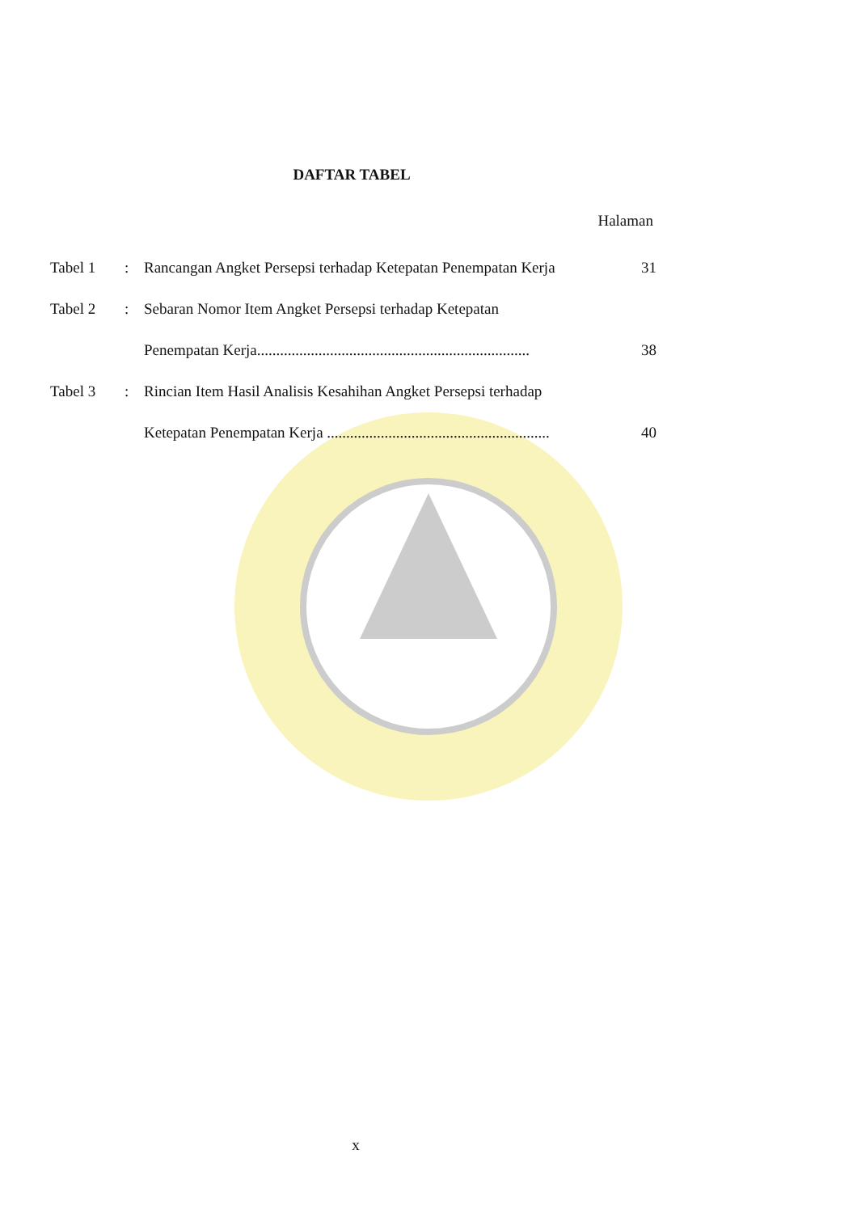DAFTAR TABEL
Halaman
| Tabel 1 | : | Rancangan Angket Persepsi terhadap Ketepatan Penempatan Kerja | 31 |
| Tabel 2 | : | Sebaran Nomor Item Angket Persepsi terhadap Ketepatan | |
| | | Penempatan Kerja....................................................................... | 38 |
| Tabel 3 | : | Rincian Item Hasil Analisis Kesahihan Angket Persepsi terhadap | |
| | | Ketepatan Penempatan Kerja .......................................................... | 40 |
x